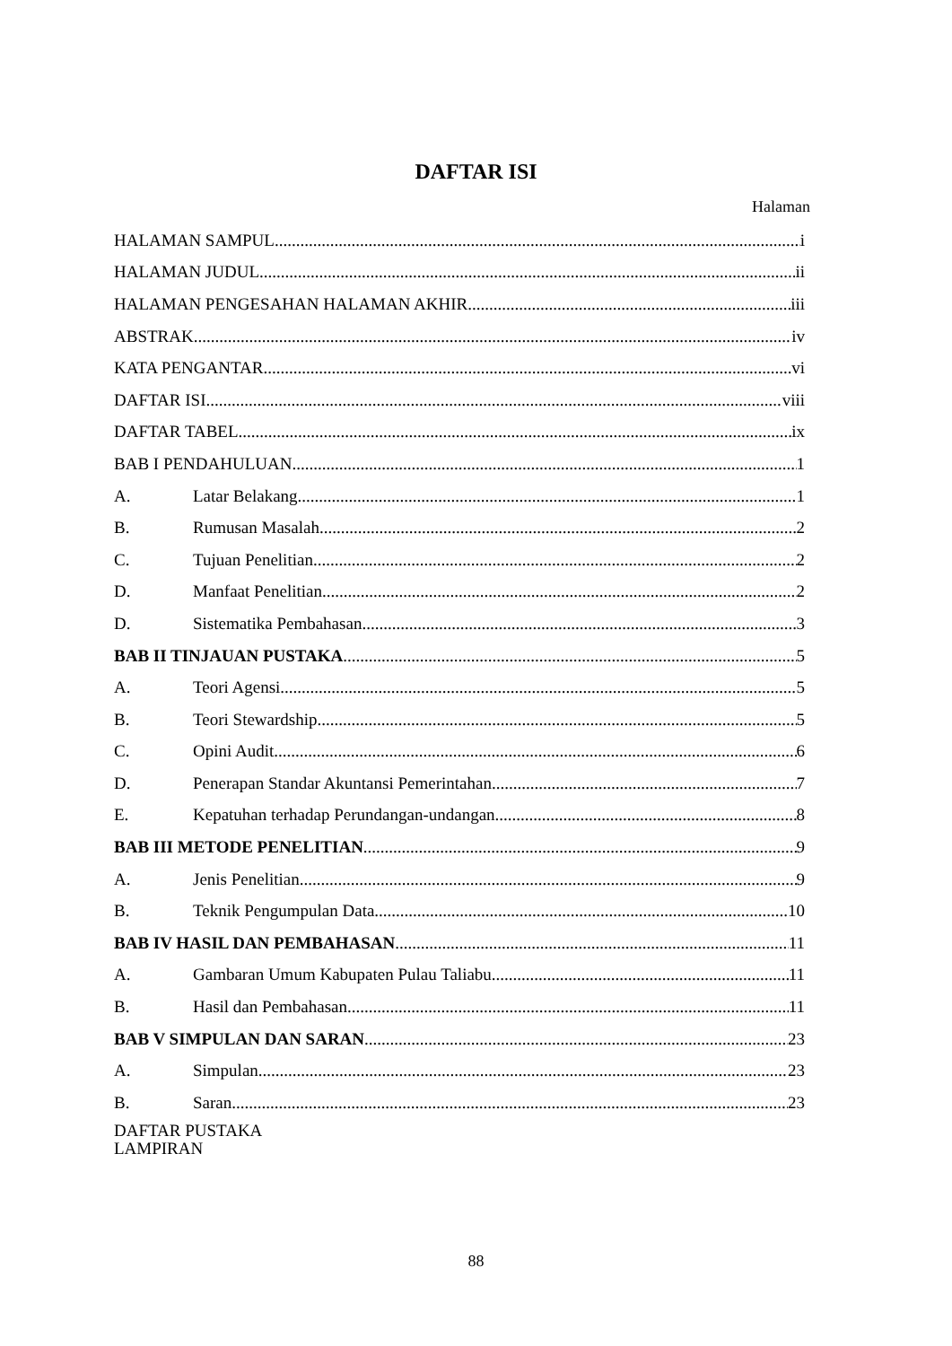DAFTAR ISI
Halaman
HALAMAN SAMPUL i
HALAMAN JUDUL ii
HALAMAN PENGESAHAN HALAMAN AKHIR iii
ABSTRAK iv
KATA PENGANTAR vi
DAFTAR ISI viii
DAFTAR TABEL ix
BAB I PENDAHULUAN 1
A. Latar Belakang 1
B. Rumusan Masalah 2
C. Tujuan Penelitian 2
D. Manfaat Penelitian 2
D. Sistematika Pembahasan 3
BAB II TINJAUAN PUSTAKA 5
A. Teori Agensi 5
B. Teori Stewardship 5
C. Opini Audit 6
D. Penerapan Standar Akuntansi Pemerintahan 7
E. Kepatuhan terhadap Perundangan-undangan 8
BAB III METODE PENELITIAN 9
A. Jenis Penelitian 9
B. Teknik Pengumpulan Data 10
BAB IV HASIL DAN PEMBAHASAN 11
A. Gambaran Umum Kabupaten Pulau Taliabu 11
B. Hasil dan Pembahasan 11
BAB V SIMPULAN DAN SARAN 23
A. Simpulan 23
B. Saran 23
DAFTAR PUSTAKA
LAMPIRAN
88